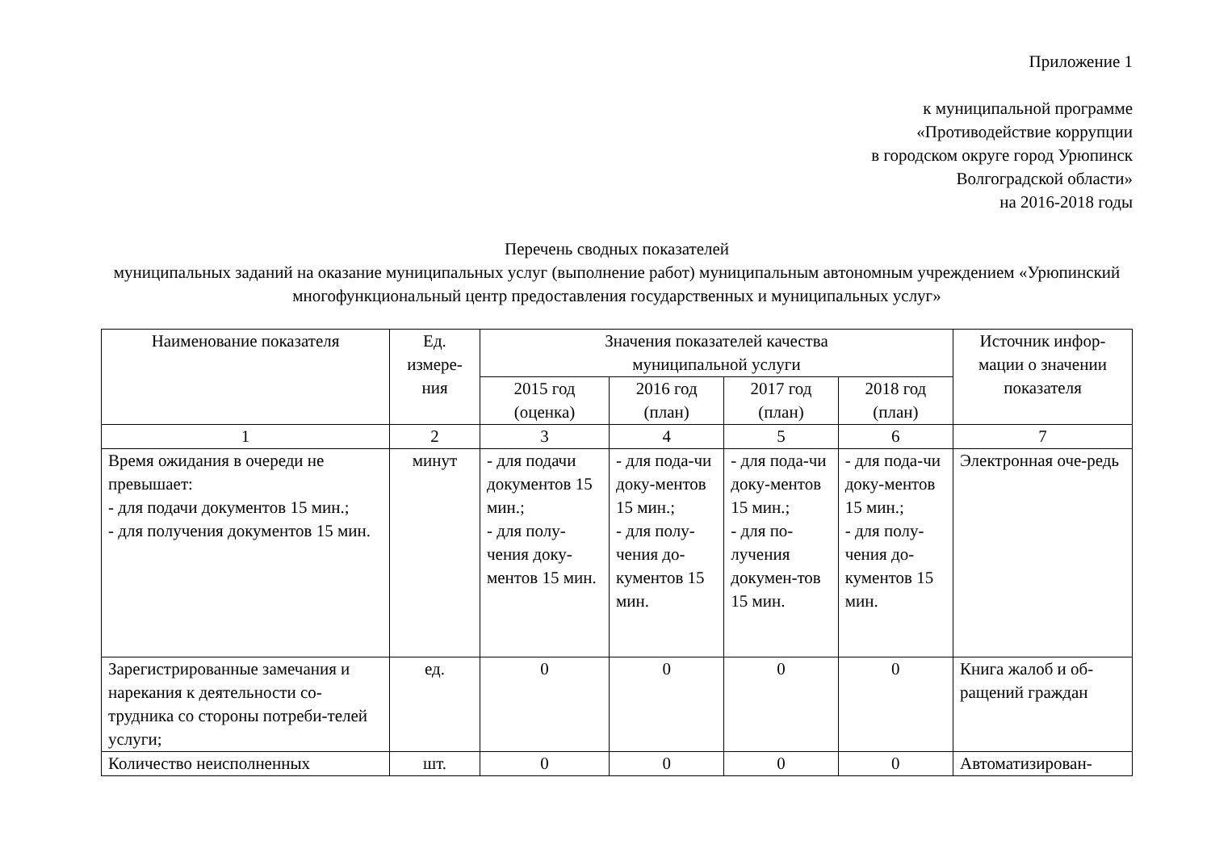Приложение 1
к муниципальной программе
«Противодействие коррупции
в городском округе город Урюпинск
Волгоградской области»
на 2016-2018 годы
Перечень сводных показателей
муниципальных заданий на оказание муниципальных услуг (выполнение работ) муниципальным автономным учреждением «Урюпинский многофункциональный центр предоставления государственных и муниципальных услуг»
| Наименование показателя | Ед. измере-ния | Значения показателей качества муниципальной услуги | | | | Источник инфор-мации о значении показателя |
| --- | --- | --- | --- | --- | --- | --- |
| | | 2015 год (оценка) | 2016 год (план) | 2017 год (план) | 2018 год (план) | |
| 1 | 2 | 3 | 4 | 5 | 6 | 7 |
| Время ожидания в очереди не превышает: - для подачи документов 15 мин.; - для получения документов 15 мин. | минут | - для подачи документов 15 мин.; - для полу-чения доку-ментов 15 мин. | - для пода-чи доку-ментов 15 мин.; - для полу-чения до-кументов 15 мин. | - для пода-чи доку-ментов 15 мин.; - для по-лучения докумен-тов 15 мин. | - для пода-чи доку-ментов 15 мин.; - для полу-чения до-кументов 15 мин. | Электронная оче-редь |
| Зарегистрированные замечания и нарекания к деятельности со-трудника со стороны потреби-телей услуги; | ед. | 0 | 0 | 0 | 0 | Книга жалоб и об-ращений граждан |
| Количество неисполненных | шт. | 0 | 0 | 0 | 0 | Автоматизирован- |